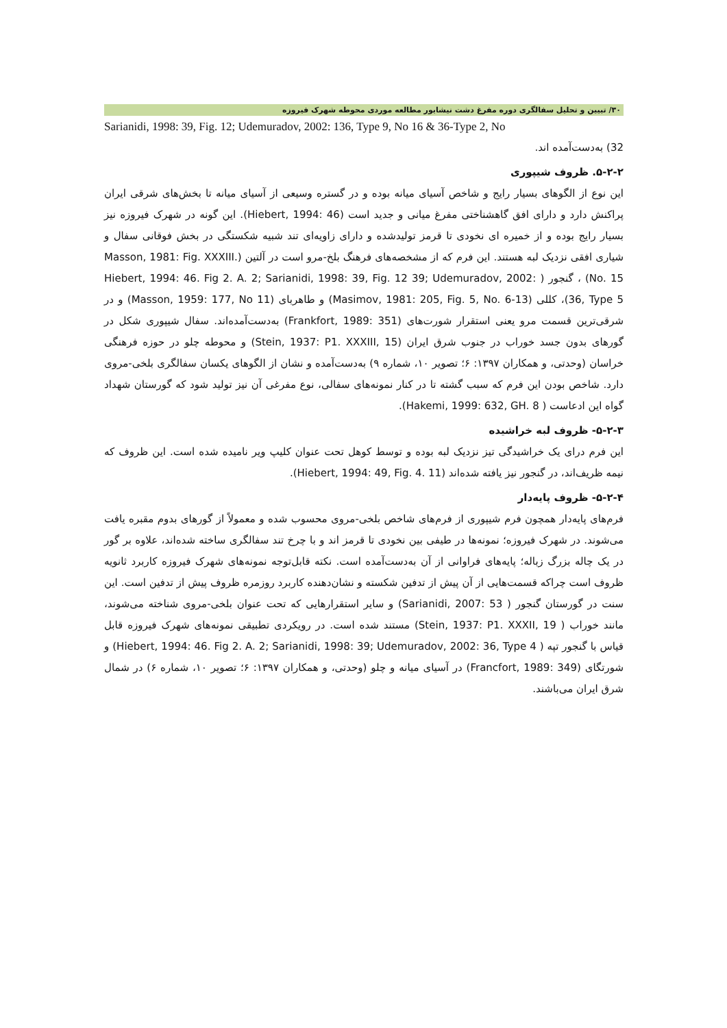۳۰/ تبیین و تحلیل سفالگری دوره مفرغ دشت نیشابور مطالعه موردی محوطه شهرک فیروزه
Sarianidi, 1998: 39, Fig. 12; Udemuradov, 2002: 136, Type 9, No 16 & 36-Type 2, No
32) به‌دست‌آمده اند.
۵-۲-۲. ظروف شیپوری
این نوع از الگوهای بسیار رایج و شاخص آسیای میانه بوده و در گستره وسیعی از آسیای میانه تا بخش‌های شرقی ایران پراکنش دارد و دارای افق گاهشناختی مفرغ میانی و جدید است (Hiebert, 1994: 46). این گونه در شهرک فیروزه نیز بسیار رایج بوده و از خمیره ای نخودی تا قرمز تولیدشده و دارای زاویه‌ای تند شبیه شکستگی در بخش فوقانی سفال و شیاری افقی نزدیک لبه هستند. این فرم که از مشخصه‌های فرهنگ بلخ-مرو است در آلتین (Masson, 1981: Fig. XXXIII. No. 15) ، گنجور ( Hiebert, 1994: 46. Fig 2. A. 2; Sarianidi, 1998: 39, Fig. 12 39; Udemuradov, 2002: 36, Type 5)، کللی (Masimov, 1981: 205, Fig. 5, No. 6-13) و طاهربای (Masson, 1959: 177, No 11) و در شرقی‌ترین قسمت مرو یعنی استقرار شورت‌های (Frankfort, 1989: 351) به‌دست‌آمده‌اند. سفال شیپوری شکل در گورهای بدون جسد خوراب در جنوب شرق ایران (Stein, 1937: P1. XXXIII, 15) و محوطه چلو در حوزه فرهنگی خراسان (وحدتی، و همکاران ۱۳۹۷: ۶؛ تصویر ۱۰، شماره ۹) به‌دست‌آمده و نشان از الگوهای یکسان سفالگری بلخی-مروی دارد. شاخص بودن این فرم که سبب گشته تا در کنار نمونه‌های سفالی، نوع مفرغی آن نیز تولید شود که گورستان شهداد گواه این ادعاست ( Hakemi, 1999: 632, GH. 8).
۵-۲-۳- ظروف لبه خراشیده
این فرم درای یک خراشیدگی تیز نزدیک لبه بوده و توسط کوهل تحت عنوان کلیپ ویر نامیده شده است. این ظروف که نیمه ظریف‌اند، در گنجور نیز یافته شده‌اند (Hiebert, 1994: 49, Fig. 4. 11).
۵-۲-۴- ظروف پایه‌دار
فرم‌های پایه‌دار همچون فرم شیپوری از فرم‌های شاخص بلخی-مروی محسوب شده و معمولاً از گورهای بدوم مقبره یافت می‌شوند. در شهرک فیروزه؛ نمونه‌ها در طیفی بین نخودی تا قرمز اند و با چرخ تند سفالگری ساخته شده‌اند، علاوه بر گور در یک چاله بزرگ زباله؛ پایه‌های فراوانی از آن به‌دست‌آمده است. نکته قابل‌توجه نمونه‌های شهرک فیروزه کاربرد ثانویه ظروف است چراکه قسمت‌هایی از آن پیش از تدفین شکسته و نشان‌دهنده کاربرد روزمره ظروف پیش از تدفین است. این سنت در گورستان گنجور ( Sarianidi, 2007: 53) و سایر استقرارهایی که تحت عنوان بلخی-مروی شناخته می‌شوند، مانند خوراب ( Stein, 1937: P1. XXXII, 19) مستند شده است. در رویکردی تطبیقی نمونه‌های شهرک فیروزه قابل قیاس با گنجور تپه ( Hiebert, 1994: 46. Fig 2. A. 2; Sarianidi, 1998: 39; Udemuradov, 2002: 36, Type 4) و شورتگای (Francfort, 1989: 349) در آسیای میانه و چلو (وحدتی، و همکاران ۱۳۹۷: ۶؛ تصویر ۱۰، شماره ۶) در شمال شرق ایران می‌باشند.